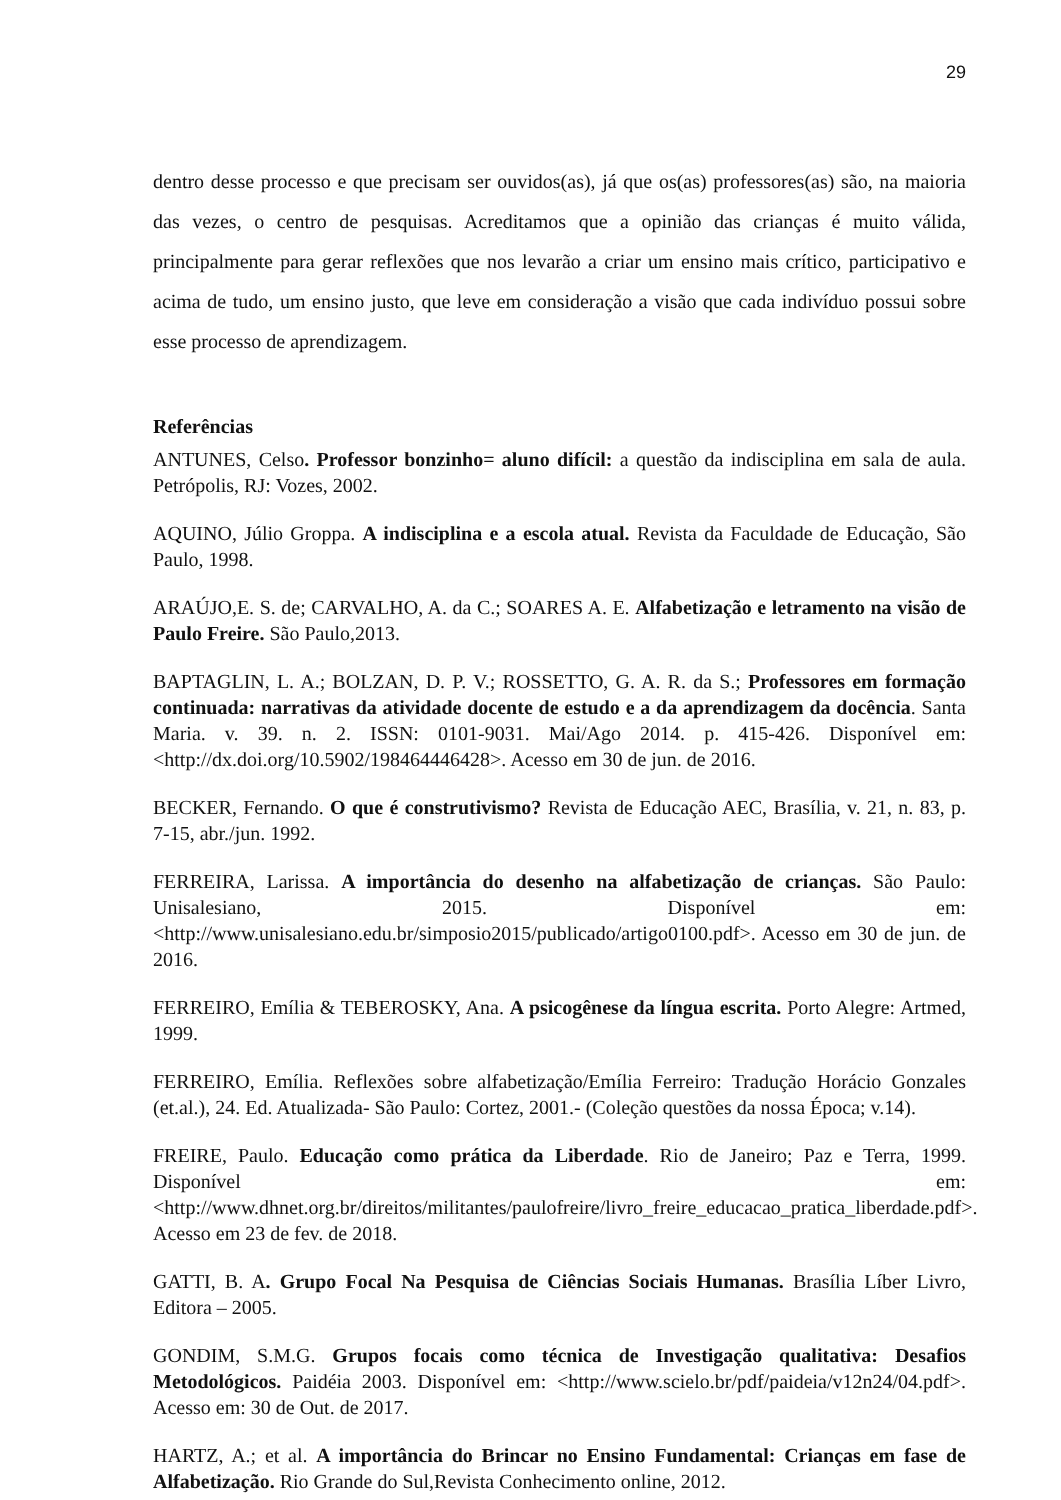29
dentro desse processo e que precisam ser ouvidos(as), já que os(as) professores(as) são, na maioria das vezes, o centro de pesquisas. Acreditamos que a opinião das crianças é muito válida, principalmente para gerar reflexões que nos levarão a criar um ensino mais crítico, participativo e acima de tudo, um ensino justo, que leve em consideração a visão que cada indivíduo possui sobre esse processo de aprendizagem.
Referências
ANTUNES, Celso. Professor bonzinho= aluno difícil: a questão da indisciplina em sala de aula. Petrópolis, RJ: Vozes, 2002.
AQUINO, Júlio Groppa. A indisciplina e a escola atual. Revista da Faculdade de Educação, São Paulo, 1998.
ARAÚJO,E. S. de; CARVALHO, A. da C.; SOARES A. E. Alfabetização e letramento na visão de Paulo Freire. São Paulo,2013.
BAPTAGLIN, L. A.; BOLZAN, D. P. V.; ROSSETTO, G. A. R. da S.; Professores em formação continuada: narrativas da atividade docente de estudo e a da aprendizagem da docência. Santa Maria. v. 39. n. 2. ISSN: 0101-9031. Mai/Ago 2014. p. 415-426. Disponível em: <http://dx.doi.org/10.5902/198464446428>. Acesso em 30 de jun. de 2016.
BECKER, Fernando. O que é construtivismo? Revista de Educação AEC, Brasília, v. 21, n. 83, p. 7-15, abr./jun. 1992.
FERREIRA, Larissa. A importância do desenho na alfabetização de crianças. São Paulo: Unisalesiano, 2015. Disponível em: <http://www.unisalesiano.edu.br/simposio2015/publicado/artigo0100.pdf>. Acesso em 30 de jun. de 2016.
FERREIRO, Emília & TEBEROSKY, Ana. A psicogênese da língua escrita. Porto Alegre: Artmed, 1999.
FERREIRO, Emília. Reflexões sobre alfabetização/Emília Ferreiro: Tradução Horácio Gonzales (et.al.), 24. Ed. Atualizada- São Paulo: Cortez, 2001.- (Coleção questões da nossa Época; v.14).
FREIRE, Paulo. Educação como prática da Liberdade. Rio de Janeiro; Paz e Terra, 1999. Disponível em: <http://www.dhnet.org.br/direitos/militantes/paulofreire/livro_freire_educacao_pratica_liberdade.pdf>. Acesso em 23 de fev. de 2018.
GATTI, B. A. Grupo Focal Na Pesquisa de Ciências Sociais Humanas. Brasília Líber Livro, Editora – 2005.
GONDIM, S.M.G. Grupos focais como técnica de Investigação qualitativa: Desafios Metodológicos. Paidéia 2003. Disponível em: <http://www.scielo.br/pdf/paideia/v12n24/04.pdf>. Acesso em: 30 de Out. de 2017.
HARTZ, A.; et al. A importância do Brincar no Ensino Fundamental: Crianças em fase de Alfabetização. Rio Grande do Sul,Revista Conhecimento online, 2012.